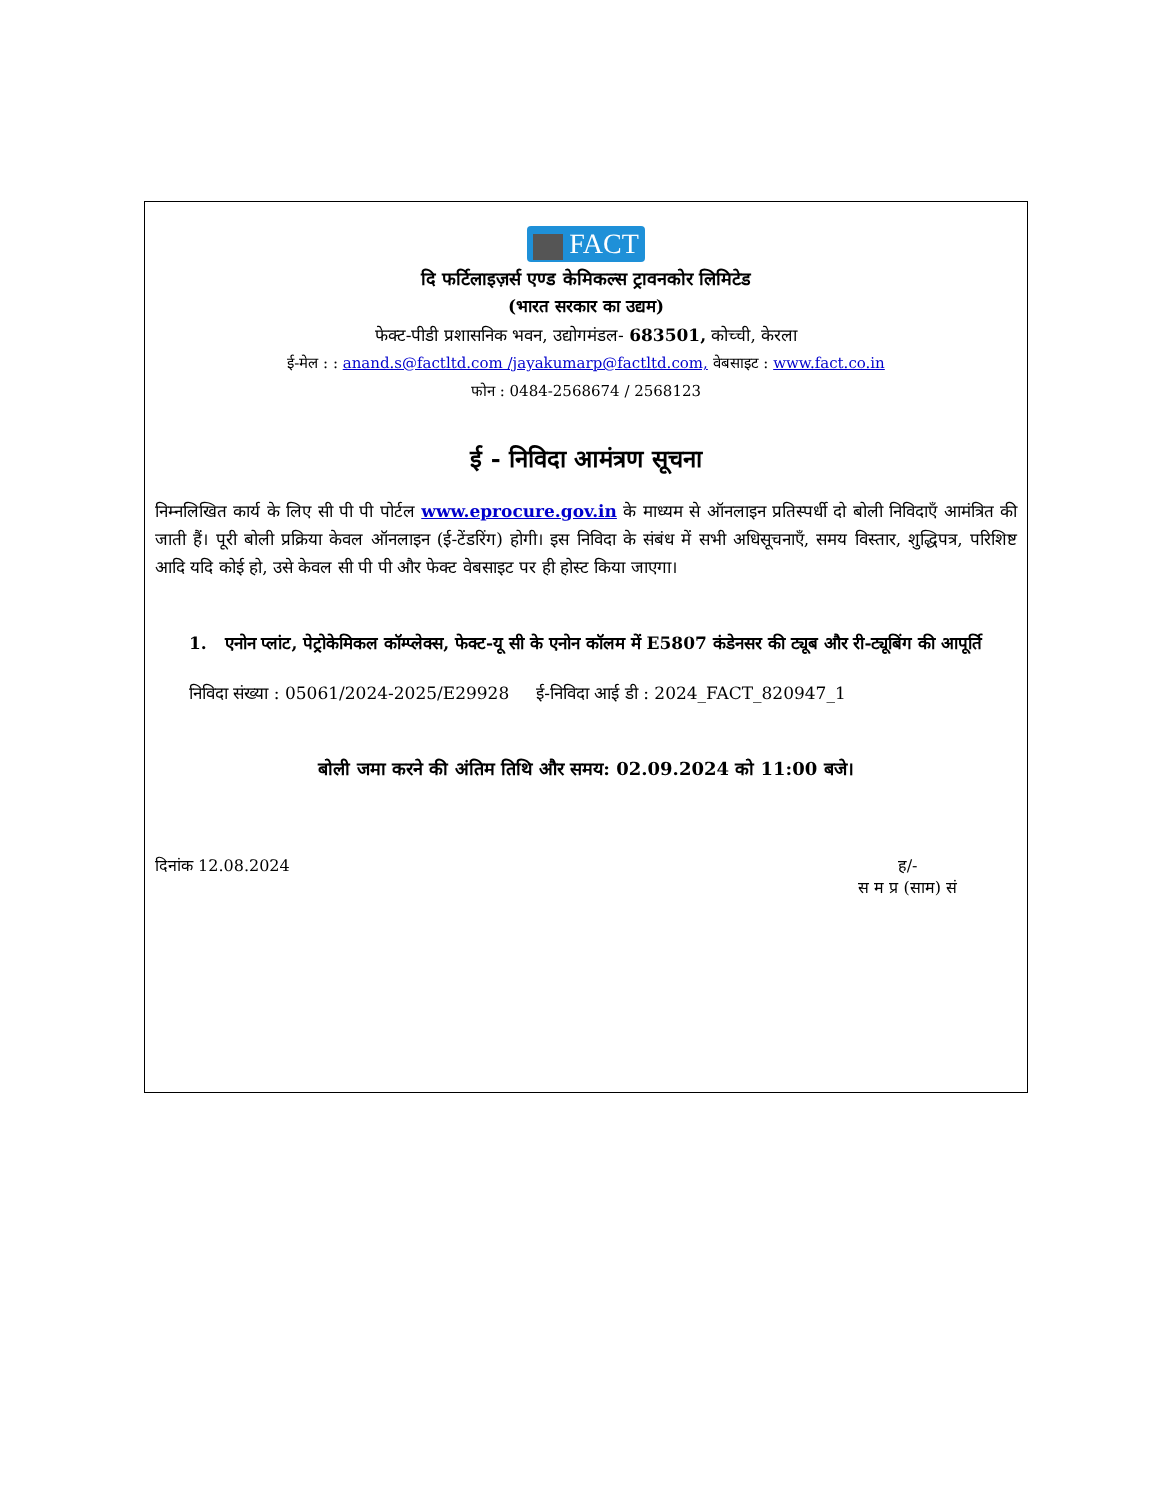FACT
दि फर्टिलाइज़र्स एण्ड केमिकल्स ट्रावनकोर लिमिटेड
(भारत सरकार का उद्यम)
फेक्ट-पीडी प्रशासनिक भवन, उद्योगमंडल- 683501, कोच्ची, केरला
ई-मेल : : anand.s@factltd.com /jayakumarp@factltd.com, वेबसाइट : www.fact.co.in
फोन : 0484-2568674 / 2568123
ई - निविदा आमंत्रण सूचना
निम्नलिखित कार्य के लिए सी पी पी पोर्टल www.eprocure.gov.in के माध्यम से ऑनलाइन प्रतिस्पर्धी दो बोली निविदाएँ आमंत्रित की जाती हैं। पूरी बोली प्रक्रिया केवल ऑनलाइन (ई-टेंडरिंग) होगी। इस निविदा के संबंध में सभी अधिसूचनाएँ, समय विस्तार, शुद्धिपत्र, परिशिष्ट आदि यदि कोई हो, उसे केवल सी पी पी और फेक्ट वेबसाइट पर ही होस्ट किया जाएगा।
1. एनोन प्लांट, पेट्रोकेमिकल कॉम्प्लेक्स, फेक्ट-यू सी के एनोन कॉलम में E5807 कंडेनसर की ट्यूब और री-ट्यूबिंग की आपूर्ति
निविदा संख्या : 05061/2024-2025/E29928 ई-निविदा आई डी : 2024_FACT_820947_1
बोली जमा करने की अंतिम तिथि और समय: 02.09.2024 को 11:00 बजे।
दिनांक 12.08.2024 ह/-
स म प्र (साम) सं